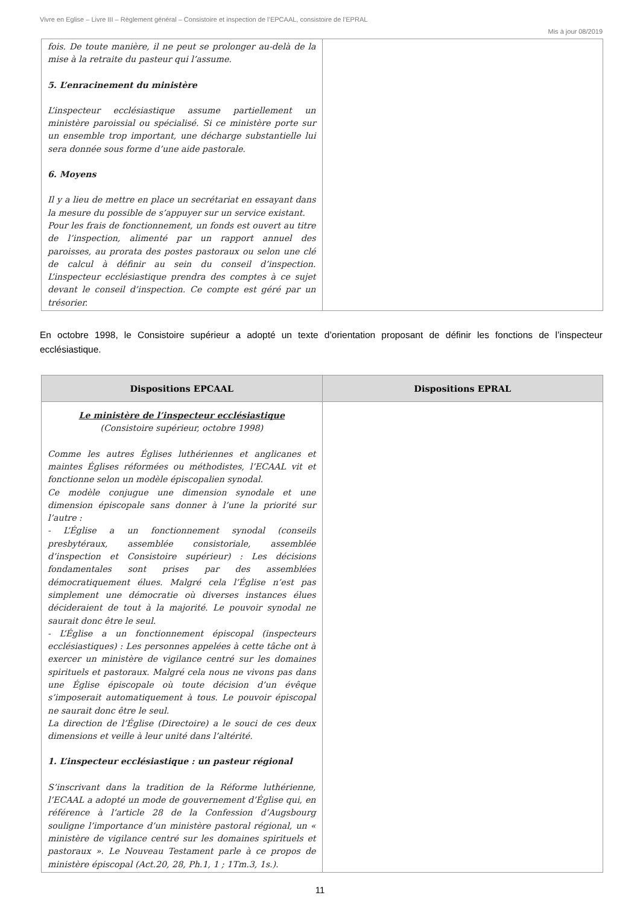Vivre en Eglise – Livre III – Règlement général – Consistoire et inspection de l’EPCAAL, consistoire de l’EPRAL
Mis à jour 08/2019
| fois. De toute manière, il ne peut se prolonger au-delà de la mise à la retraite du pasteur qui l’assume. 5. L’enracinement du ministère L’inspecteur ecclésiastique assume partiellement un ministère paroissial ou spécialisé. Si ce ministère porte sur un ensemble trop important, une décharge substantielle lui sera donnée sous forme d’une aide pastorale. 6. Moyens Il y a lieu de mettre en place un secrétariat en essayant dans la mesure du possible de s’appuyer sur un service existant. Pour les frais de fonctionnement, un fonds est ouvert au titre de l’inspection, alimenté par un rapport annuel des paroisses, au prorata des postes pastoraux ou selon une clé de calcul à définir au sein du conseil d’inspection. L’inspecteur ecclésiastique prendra des comptes à ce sujet devant le conseil d’inspection. Ce compte est géré par un trésorier. | |
En octobre 1998, le Consistoire supérieur a adopté un texte d’orientation proposant de définir les fonctions de l’inspecteur ecclésiastique.
| Dispositions EPCAAL | Dispositions EPRAL |
| --- | --- |
| Le ministère de l’inspecteur ecclésiastique (Consistoire supérieur, octobre 1998) Comme les autres Églises luthériennes et anglicanes et maintes Églises réformées ou méthodistes, l’ECAAL vit et fonctionne selon un modèle épiscopalien synodal. Ce modèle conjugue une dimension synodale et une dimension épiscopale sans donner à l’une la priorité sur l’autre : - L’Église a un fonctionnement synodal (conseils presbytéraux, assemblée consistoriale, assemblée d’inspection et Consistoire supérieur) : Les décisions fondamentales sont prises par des assemblées démocratiquement élues. Malgré cela l’Église n’est pas simplement une démocratie où diverses instances élues décideraient de tout à la majorité. Le pouvoir synodal ne saurait donc être le seul. - L’Église a un fonctionnement épiscopal (inspecteurs ecclésiastiques) : Les personnes appelées à cette tâche ont à exercer un ministère de vigilance centré sur les domaines spirituels et pastoraux. Malgré cela nous ne vivons pas dans une Église épiscopale où toute décision d’un évêque s’imposerait automatiquement à tous. Le pouvoir épiscopal ne saurait donc être le seul. La direction de l’Église (Directoire) a le souci de ces deux dimensions et veille à leur unité dans l’altérité. 1. L’inspecteur ecclésiastique : un pasteur régional S’inscrivant dans la tradition de la Réforme luthérienne, l’ECAAL a adopté un mode de gouvernement d’Église qui, en référence à l’article 28 de la Confession d’Augsbourg souligne l’importance d’un ministère pastoral régional, un « ministère de vigilance centré sur les domaines spirituels et pastoraux ». Le Nouveau Testament parle à ce propos de ministère épiscopal (Act.20, 28, Ph.1, 1 ; 1Tm.3, 1s.). | |
11